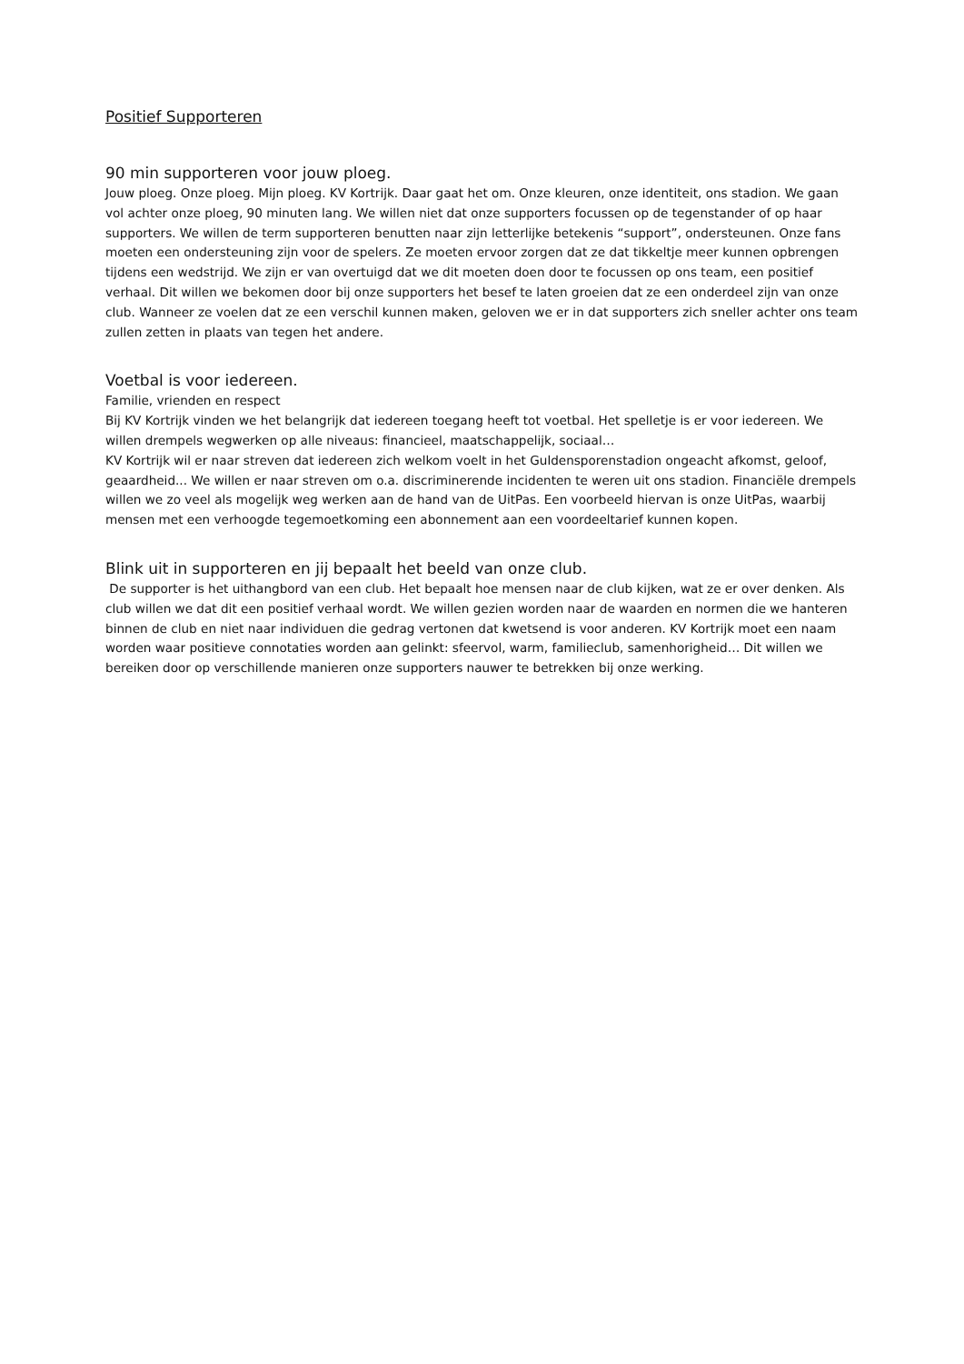Positief Supporteren
90 min supporteren voor jouw ploeg.
Jouw ploeg. Onze ploeg. Mijn ploeg. KV Kortrijk. Daar gaat het om. Onze kleuren, onze identiteit, ons stadion. We gaan vol achter onze ploeg, 90 minuten lang. We willen niet dat onze supporters focussen op de tegenstander of op haar supporters. We willen de term supporteren benutten naar zijn letterlijke betekenis “support”, ondersteunen. Onze fans moeten een ondersteuning zijn voor de spelers. Ze moeten ervoor zorgen dat ze dat tikkeltje meer kunnen opbrengen tijdens een wedstrijd. We zijn er van overtuigd dat we dit moeten doen door te focussen op ons team, een positief verhaal. Dit willen we bekomen door bij onze supporters het besef te laten groeien dat ze een onderdeel zijn van onze club. Wanneer ze voelen dat ze een verschil kunnen maken, geloven we er in dat supporters zich sneller achter ons team zullen zetten in plaats van tegen het andere.
Voetbal is voor iedereen.
Familie, vrienden en respect
Bij KV Kortrijk vinden we het belangrijk dat iedereen toegang heeft tot voetbal. Het spelletje is er voor iedereen. We willen drempels wegwerken op alle niveaus: financieel, maatschappelijk, sociaal…
KV Kortrijk wil er naar streven dat iedereen zich welkom voelt in het Guldensporenstadion ongeacht afkomst, geloof, geaardheid... We willen er naar streven om o.a. discriminerende incidenten te weren uit ons stadion. Financiële drempels willen we zo veel als mogelijk weg werken aan de hand van de UitPas. Een voorbeeld hiervan is onze UitPas, waarbij mensen met een verhoogde tegemoetkoming een abonnement aan een voordeeltarief kunnen kopen.
Blink uit in supporteren en jij bepaalt het beeld van onze club.
De supporter is het uithangbord van een club. Het bepaalt hoe mensen naar de club kijken, wat ze er over denken. Als club willen we dat dit een positief verhaal wordt. We willen gezien worden naar de waarden en normen die we hanteren binnen de club en niet naar individuen die gedrag vertonen dat kwetsend is voor anderen. KV Kortrijk moet een naam worden waar positieve connotaties worden aan gelinkt: sfeervol, warm, familieclub, samenhorigheid… Dit willen we bereiken door op verschillende manieren onze supporters nauwer te betrekken bij onze werking.